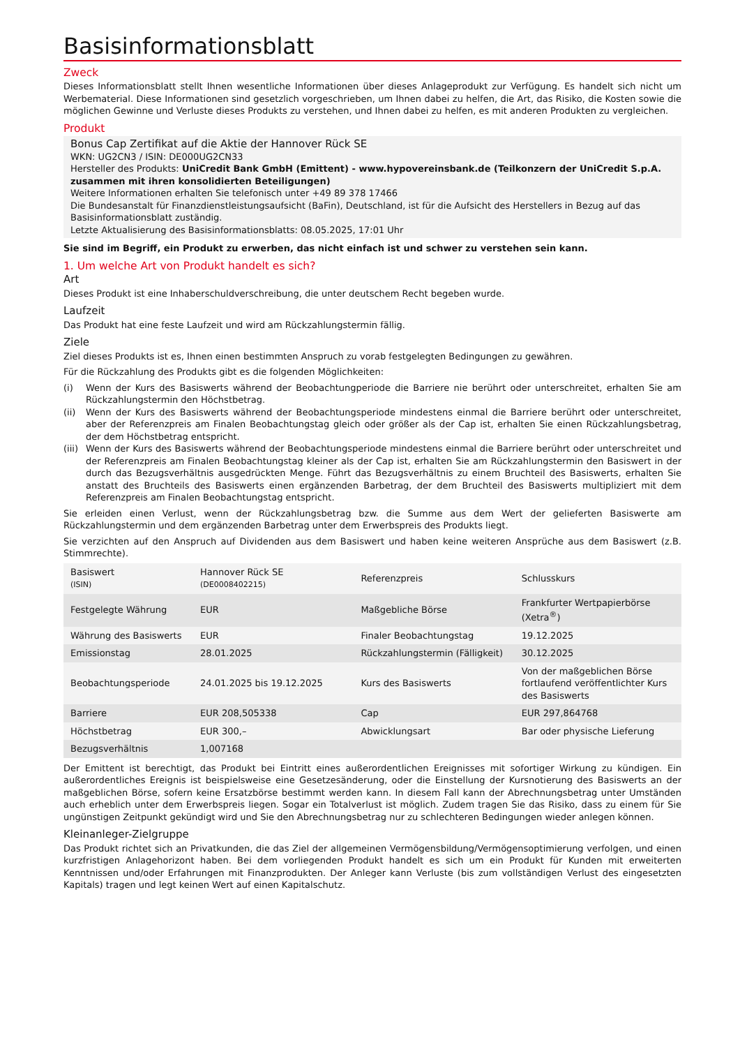Basisinformationsblatt
Zweck
Dieses Informationsblatt stellt Ihnen wesentliche Informationen über dieses Anlageprodukt zur Verfügung. Es handelt sich nicht um Werbematerial. Diese Informationen sind gesetzlich vorgeschrieben, um Ihnen dabei zu helfen, die Art, das Risiko, die Kosten sowie die möglichen Gewinne und Verluste dieses Produkts zu verstehen, und Ihnen dabei zu helfen, es mit anderen Produkten zu vergleichen.
Produkt
Bonus Cap Zertifikat auf die Aktie der Hannover Rück SE
WKN: UG2CN3 / ISIN: DE000UG2CN33
Hersteller des Produkts: UniCredit Bank GmbH (Emittent) - www.hypovereinsbank.de (Teilkonzern der UniCredit S.p.A. zusammen mit ihren konsolidierten Beteiligungen)
Weitere Informationen erhalten Sie telefonisch unter +49 89 378 17466
Die Bundesanstalt für Finanzdienstleistungsaufsicht (BaFin), Deutschland, ist für die Aufsicht des Herstellers in Bezug auf das Basisinformationsblatt zuständig.
Letzte Aktualisierung des Basisinformationsblatts: 08.05.2025, 17:01 Uhr
Sie sind im Begriff, ein Produkt zu erwerben, das nicht einfach ist und schwer zu verstehen sein kann.
1. Um welche Art von Produkt handelt es sich?
Art
Dieses Produkt ist eine Inhaberschuldverschreibung, die unter deutschem Recht begeben wurde.
Laufzeit
Das Produkt hat eine feste Laufzeit und wird am Rückzahlungstermin fällig.
Ziele
Ziel dieses Produkts ist es, Ihnen einen bestimmten Anspruch zu vorab festgelegten Bedingungen zu gewähren.
Für die Rückzahlung des Produkts gibt es die folgenden Möglichkeiten:
(i) Wenn der Kurs des Basiswerts während der Beobachtungperiode die Barriere nie berührt oder unterschreitet, erhalten Sie am Rückzahlungstermin den Höchstbetrag.
(ii) Wenn der Kurs des Basiswerts während der Beobachtungsperiode mindestens einmal die Barriere berührt oder unterschreitet, aber der Referenzpreis am Finalen Beobachtungstag gleich oder größer als der Cap ist, erhalten Sie einen Rückzahlungsbetrag, der dem Höchstbetrag entspricht.
(iii) Wenn der Kurs des Basiswerts während der Beobachtungsperiode mindestens einmal die Barriere berührt oder unterschreitet und der Referenzpreis am Finalen Beobachtungstag kleiner als der Cap ist, erhalten Sie am Rückzahlungstermin den Basiswert in der durch das Bezugsverhältnis ausgedrückten Menge. Führt das Bezugsverhältnis zu einem Bruchteil des Basiswerts, erhalten Sie anstatt des Bruchteils des Basiswerts einen ergänzenden Barbetrag, der dem Bruchteil des Basiswerts multipliziert mit dem Referenzpreis am Finalen Beobachtungstag entspricht.
Sie erleiden einen Verlust, wenn der Rückzahlungsbetrag bzw. die Summe aus dem Wert der gelieferten Basiswerte am Rückzahlungstermin und dem ergänzenden Barbetrag unter dem Erwerbspreis des Produkts liegt.
Sie verzichten auf den Anspruch auf Dividenden aus dem Basiswert und haben keine weiteren Ansprüche aus dem Basiswert (z.B. Stimmrechte).
| Basiswert (ISIN) | Hannover Rück SE (DE0008402215) | Referenzpreis | Schlusskurs |
| Festgelegte Währung | EUR | Maßgebliche Börse | Frankfurter Wertpapierbörse (Xetra<sup>®</sup>) |
| Währung des Basiswerts | EUR | Finaler Beobachtungstag | 19.12.2025 |
| Emissionstag | 28.01.2025 | Rückzahlungstermin (Fälligkeit) | 30.12.2025 |
| Beobachtungsperiode | 24.01.2025 bis 19.12.2025 | Kurs des Basiswerts | Von der maßgeblichen Börse fortlaufend veröffentlichter Kurs des Basiswerts |
| Barriere | EUR 208,505338 | Cap | EUR 297,864768 |
| Höchstbetrag | EUR 300,– | Abwicklungsart | Bar oder physische Lieferung |
| Bezugsverhältnis | 1,007168 | | |
Der Emittent ist berechtigt, das Produkt bei Eintritt eines außerordentlichen Ereignisses mit sofortiger Wirkung zu kündigen. Ein außerordentliches Ereignis ist beispielsweise eine Gesetzesänderung, oder die Einstellung der Kursnotierung des Basiswerts an der maßgeblichen Börse, sofern keine Ersatzbörse bestimmt werden kann. In diesem Fall kann der Abrechnungsbetrag unter Umständen auch erheblich unter dem Erwerbspreis liegen. Sogar ein Totalverlust ist möglich. Zudem tragen Sie das Risiko, dass zu einem für Sie ungünstigen Zeitpunkt gekündigt wird und Sie den Abrechnungsbetrag nur zu schlechteren Bedingungen wieder anlegen können.
Kleinanleger-Zielgruppe
Das Produkt richtet sich an Privatkunden, die das Ziel der allgemeinen Vermögensbildung/Vermögensoptimierung verfolgen, und einen kurzfristigen Anlagehorizont haben. Bei dem vorliegenden Produkt handelt es sich um ein Produkt für Kunden mit erweiterten Kenntnissen und/oder Erfahrungen mit Finanzprodukten. Der Anleger kann Verluste (bis zum vollständigen Verlust des eingesetzten Kapitals) tragen und legt keinen Wert auf einen Kapitalschutz.